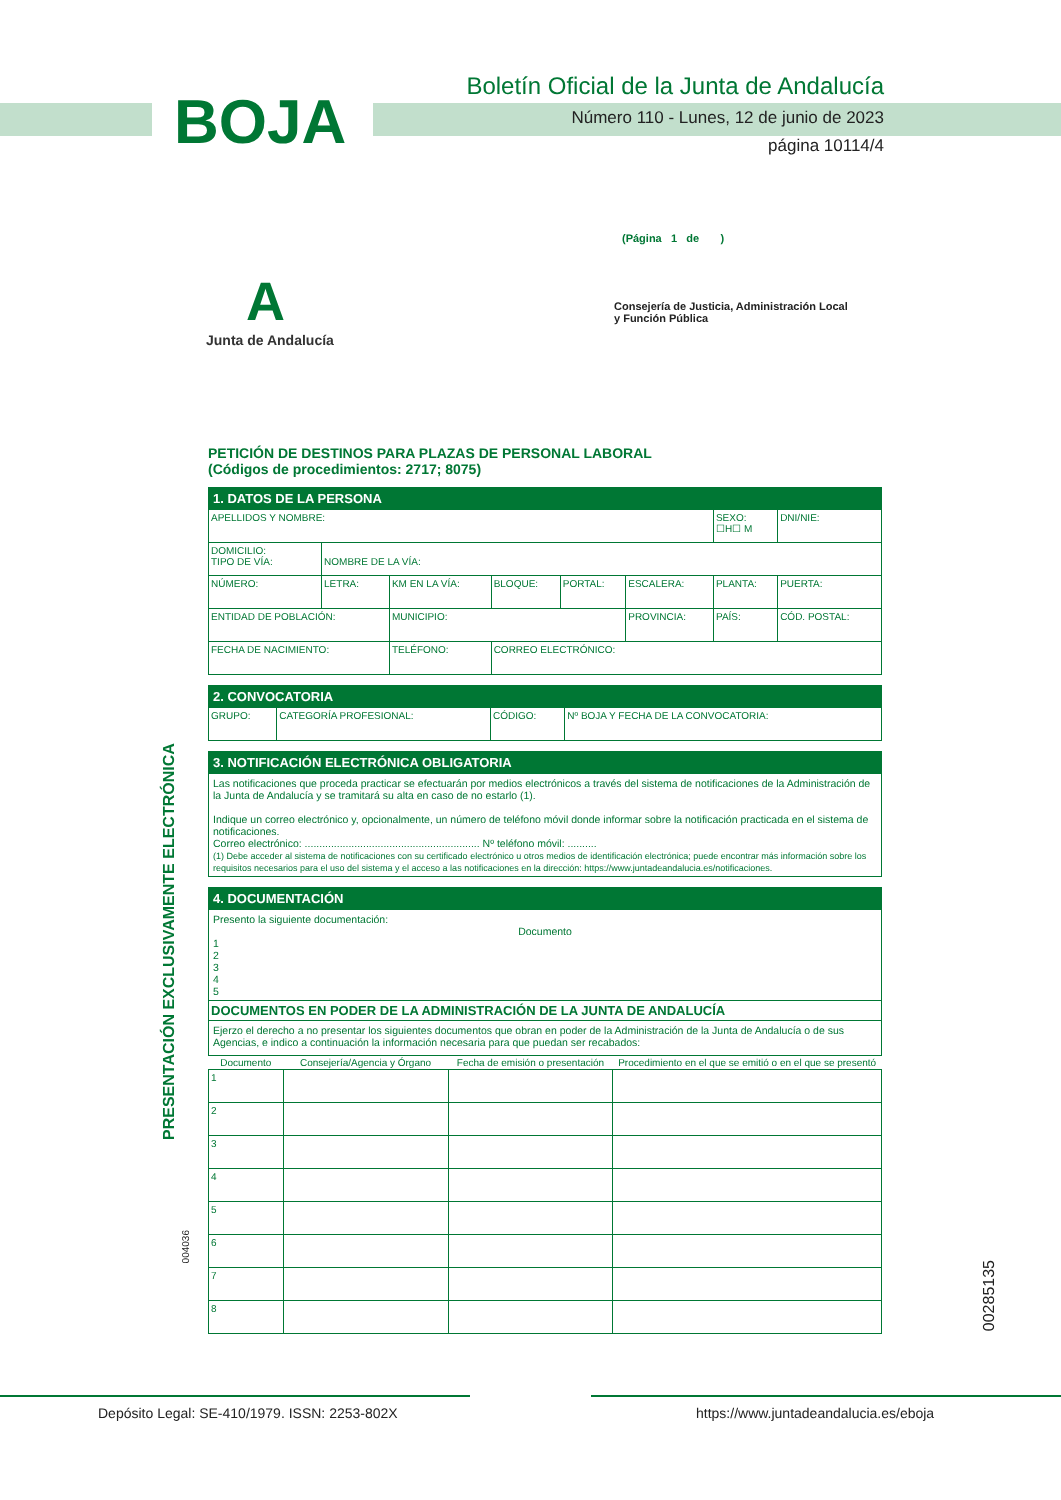BOJA
Boletín Oficial de la Junta de Andalucía
Número 110 - Lunes, 12 de junio de 2023
página 10114/4
(Página 1 de )
A
Junta de Andalucía
Consejería de Justicia, Administración Local
y Función Pública
PRESENTACIÓN EXCLUSIVAMENTE ELECTRÓNICA
004036
00285135
PETICIÓN DE DESTINOS PARA PLAZAS DE PERSONAL LABORAL
(Códigos de procedimientos: 2717; 8075)
| 1. DATOS DE LA PERSONA | | | | | | | |
| APELLIDOS Y NOMBRE: | | | | | | SEXO: ☐H☐ M | DNI/NIE: |
| DOMICILIO: TIPO DE VÍA: | NOMBRE DE LA VÍA: | | | | | | |
| NÚMERO: | LETRA: | KM EN LA VÍA: | BLOQUE: | PORTAL: | ESCALERA: | PLANTA: | PUERTA: |
| ENTIDAD DE POBLACIÓN: | | MUNICIPIO: | | | PROVINCIA: | PAÍS: | CÓD. POSTAL: |
| FECHA DE NACIMIENTO: | | TELÉFONO: | CORREO ELECTRÓNICO: | | | | |
| 2. CONVOCATORIA | | | |
| GRUPO: | CATEGORÍA PROFESIONAL: | CÓDIGO: | Nº BOJA Y FECHA DE LA CONVOCATORIA: |
| 3. NOTIFICACIÓN ELECTRÓNICA OBLIGATORIA |
| Las notificaciones que proceda practicar se efectuarán por medios electrónicos a través del sistema de notificaciones de la Administración de la Junta de Andalucía y se tramitará su alta en caso de no estarlo (1). Indique un correo electrónico y, opcionalmente, un número de teléfono móvil donde informar sobre la notificación practicada en el sistema de notificaciones. Correo electrónico: ............................................................ Nº teléfono móvil: .......... (1) Debe acceder al sistema de notificaciones con su certificado electrónico u otros medios de identificación electrónica; puede encontrar más información sobre los requisitos necesarios para el uso del sistema y el acceso a las notificaciones en la dirección: https://www.juntadeandalucia.es/notificaciones. |
| 4. DOCUMENTACIÓN | | | |
| Presento la siguiente documentación: Documento 1 2 3 4 5 | | | |
| DOCUMENTOS EN PODER DE LA ADMINISTRACIÓN DE LA JUNTA DE ANDALUCÍA | | | |
| Ejerzo el derecho a no presentar los siguientes documentos que obran en poder de la Administración de la Junta de Andalucía o de sus Agencias, e indico a continuación la información necesaria para que puedan ser recabados: | | | |
| Documento | Consejería/Agencia y Órgano | Fecha de emisión o presentación | Procedimiento en el que se emitió o en el que se presentó |
| 1 | | | |
| 2 | | | |
| 3 | | | |
| 4 | | | |
| 5 | | | |
| 6 | | | |
| 7 | | | |
| 8 | | | |
Depósito Legal: SE-410/1979. ISSN: 2253-802X
https://www.juntadeandalucia.es/eboja